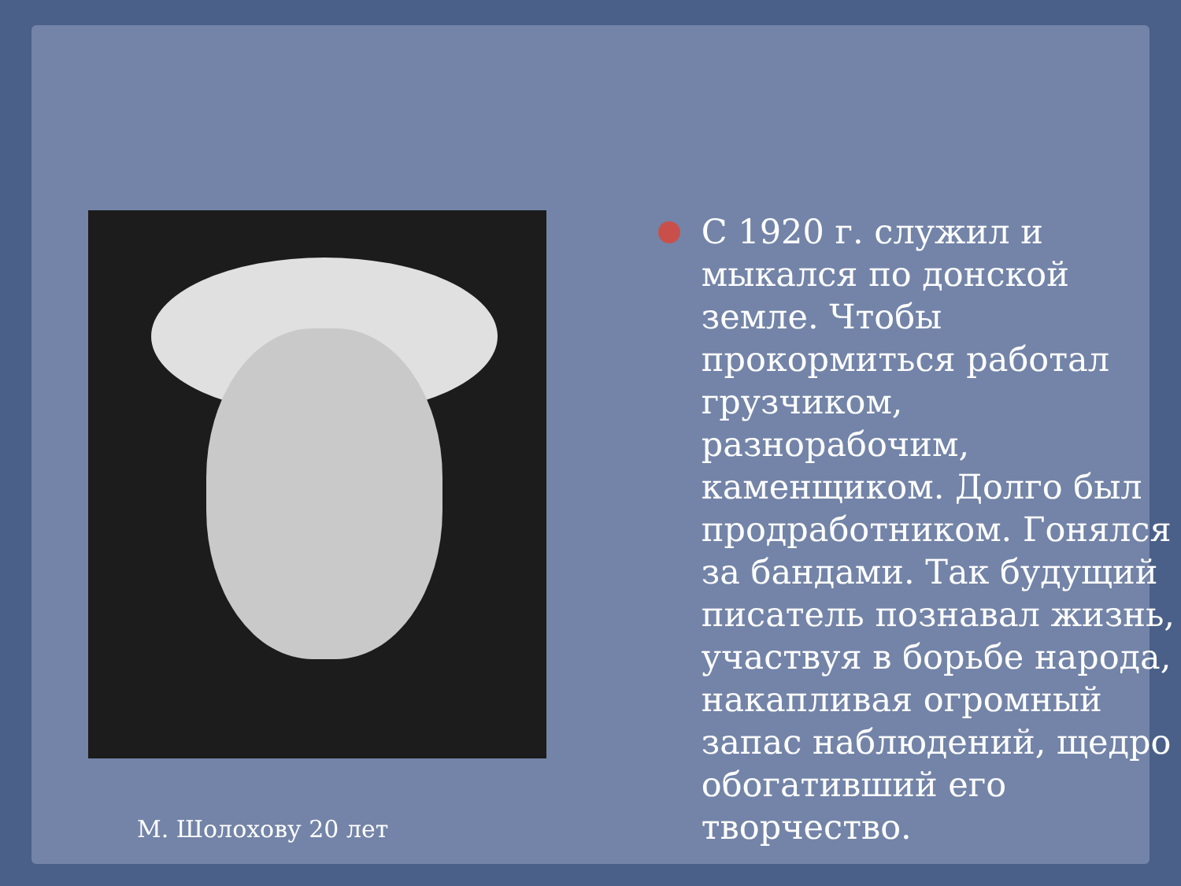М. Шолохову 20 лет
С 1920 г. служил и мыкался по донской земле. Чтобы прокормиться работал грузчиком, разнорабочим, каменщиком. Долго был продработником. Гонялся за бандами. Так будущий писатель познавал жизнь, участвуя в борьбе народа, накапливая огромный запас наблюдений, щедро обогативший его творчество.